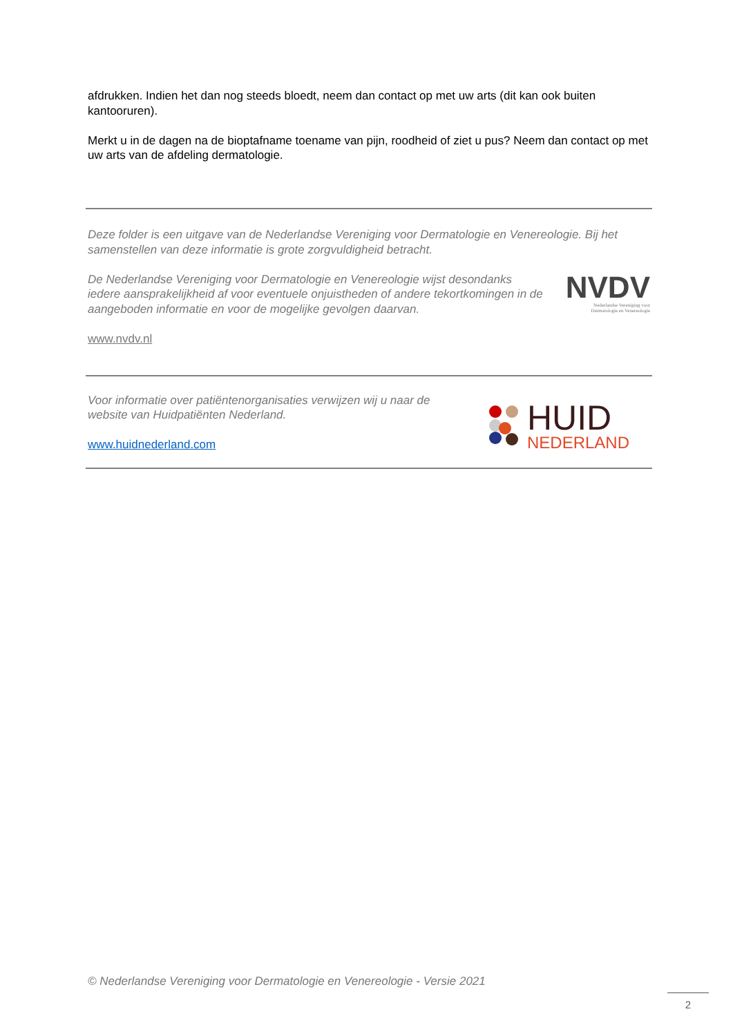afdrukken. Indien het dan nog steeds bloedt, neem dan contact op met uw arts (dit kan ook buiten kantooruren).
Merkt u in de dagen na de bioptafname toename van pijn, roodheid of ziet u pus? Neem dan contact op met uw arts van de afdeling dermatologie.
Deze folder is een uitgave van de Nederlandse Vereniging voor Dermatologie en Venereologie. Bij het samenstellen van deze informatie is grote zorgvuldigheid betracht.
De Nederlandse Vereniging voor Dermatologie en Venereologie wijst desondanks iedere aansprakelijkheid af voor eventuele onjuistheden of andere tekortkomingen in de aangeboden informatie en voor de mogelijke gevolgen daarvan.
www.nvdv.nl
NVDV
Nederlandse Vereniging voor
Dermatologie en Venereologie
Voor informatie over patiëntenorganisaties verwijzen wij u naar de
website van Huidpatiënten Nederland.
www.huidnederland.com
HUID
NEDERLAND
© Nederlandse Vereniging voor Dermatologie en Venereologie - Versie 2021
2